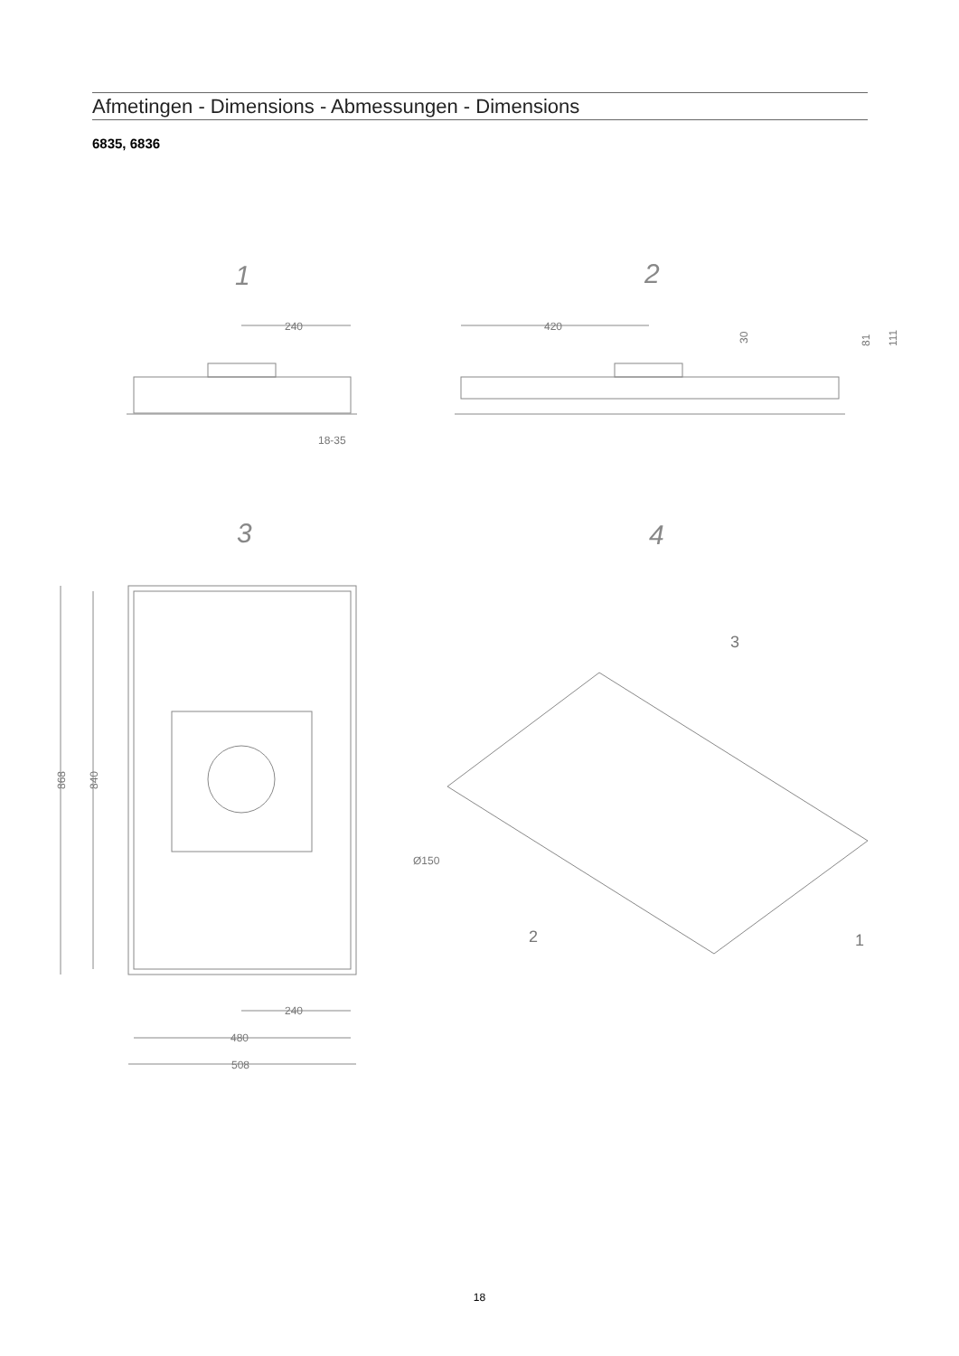Afmetingen - Dimensions - Abmessungen - Dimensions
6835, 6836
1
2
3
4
240
420
18-35
30
81
111
868
840
Ø150
240
480
508
3
2
1
18